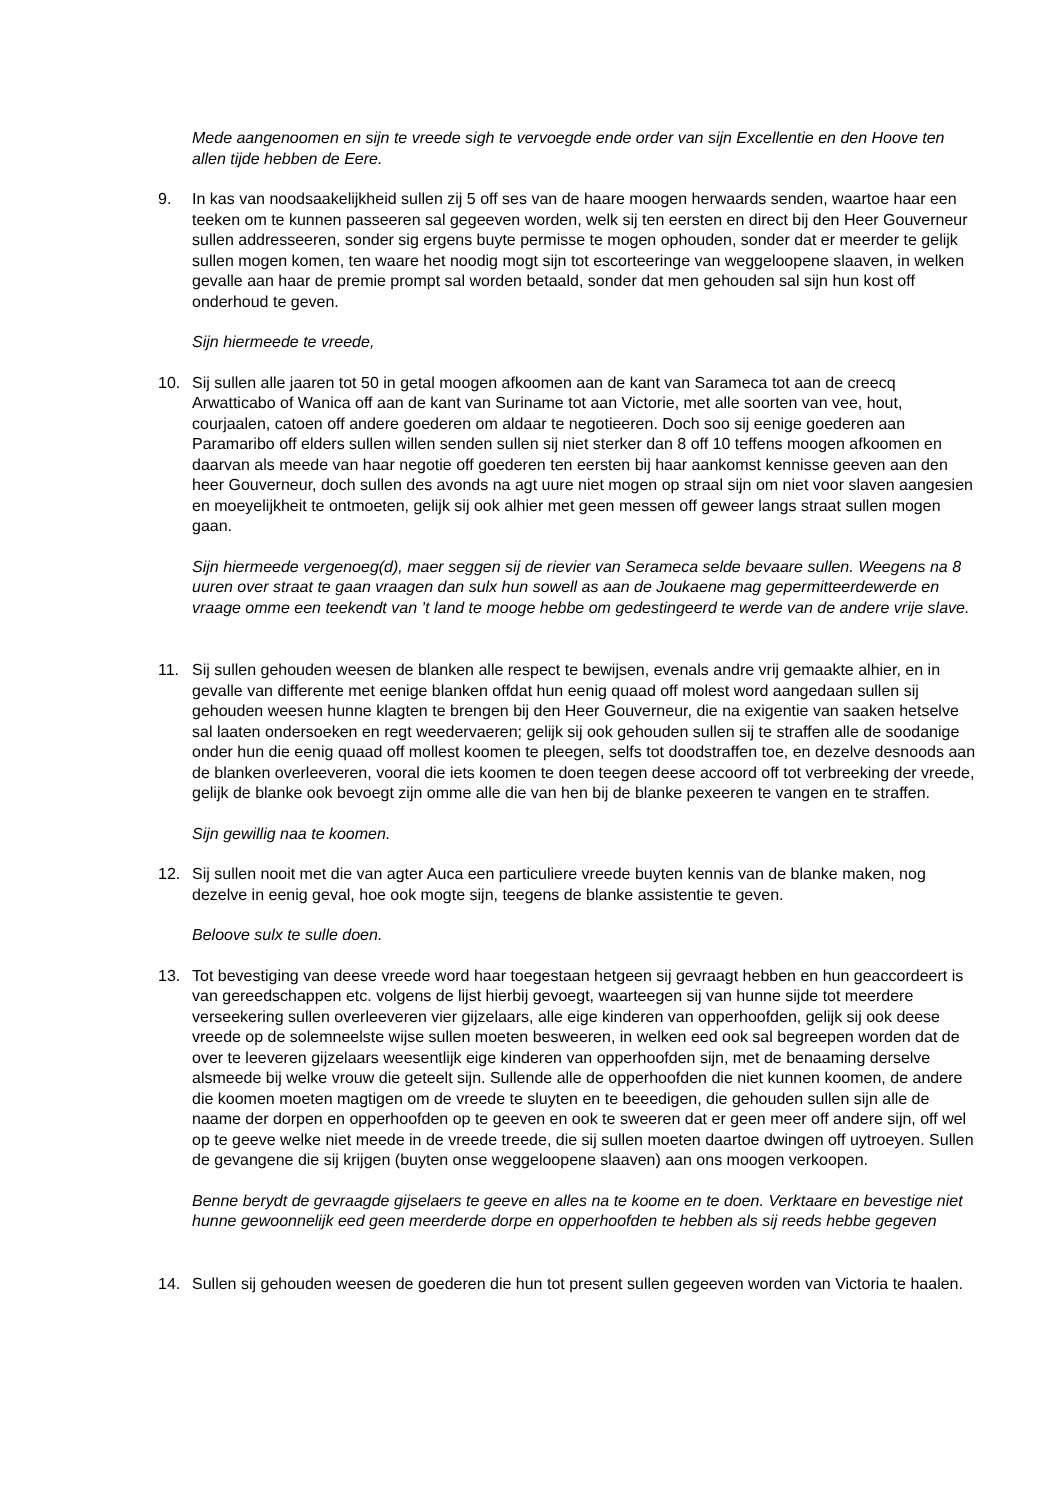Mede aangenoomen en sijn te vreede sigh te vervoegde ende order van sijn Excellentie en den Hoove ten allen tijde hebben de Eere.
9. In kas van noodsaakelijkheid sullen zij 5 off ses van de haare moogen herwaards senden, waartoe haar een teeken om te kunnen passeeren sal gegeeven worden, welk sij ten eersten en direct bij den Heer Gouverneur sullen addresseeren, sonder sig ergens buyte permisse te mogen ophouden, sonder dat er meerder te gelijk sullen mogen komen, ten waare het noodig mogt sijn tot escorteeringe van weggeloopene slaaven, in welken gevalle aan haar de premie prompt sal worden betaald, sonder dat men gehouden sal sijn hun kost off onderhoud te geven.
Sijn hiermeede te vreede,
10. Sij sullen alle jaaren tot 50 in getal moogen afkoomen aan de kant van Sarameca tot aan de creecq Arwatticabo of Wanica off aan de kant van Suriname tot aan Victorie, met alle soorten van vee, hout, courjaalen, catoen off andere goederen om aldaar te negotieeren. Doch soo sij eenige goederen aan Paramaribo off elders sullen willen senden sullen sij niet sterker dan 8 off 10 teffens moogen afkoomen en daarvan als meede van haar negotie off goederen ten eersten bij haar aankomst kennisse geeven aan den heer Gouverneur, doch sullen des avonds na agt uure niet mogen op straal sijn om niet voor slaven aangesien en moeyelijkheit te ontmoeten, gelijk sij ook alhier met geen messen off geweer langs straat sullen mogen gaan.
Sijn hiermeede vergenoeg(d), maer seggen sij de rievier van Serameca selde bevaare sullen. Weegens na 8 uuren over straat te gaan vraagen dan sulx hun sowell as aan de Joukaene mag gepermitteerdewerde en vraage omme een teekendt van ’t land te mooge hebbe om gedestingeerd te werde van de andere vrije slave.
11. Sij sullen gehouden weesen de blanken alle respect te bewijsen, evenals andre vrij gemaakte alhier, en in gevalle van differente met eenige blanken offdat hun eenig quaad off molest word aangedaan sullen sij gehouden weesen hunne klagten te brengen bij den Heer Gouverneur, die na exigentie van saaken hetselve sal laaten ondersoeken en regt weedervaeren; gelijk sij ook gehouden sullen sij te straffen alle de soodanige onder hun die eenig quaad off mollest koomen te pleegen, selfs tot doodstraffen toe, en dezelve desnoods aan de blanken overleeveren, vooral die iets koomen te doen teegen deese accoord off tot verbreeking der vreede, gelijk de blanke ook bevoegt zijn omme alle die van hen bij de blanke pexeeren te vangen en te straffen.
Sijn gewillig naa te koomen.
12. Sij sullen nooit met die van agter Auca een particuliere vreede buyten kennis van de blanke maken, nog dezelve in eenig geval, hoe ook mogte sijn, teegens de blanke assistentie te geven.
Beloove sulx te sulle doen.
13. Tot bevestiging van deese vreede word haar toegestaan hetgeen sij gevraagt hebben en hun geaccordeert is van gereedschappen etc. volgens de lijst hierbij gevoegt, waarteegen sij van hunne sijde tot meerdere verseekering sullen overleeveren vier gijzelaars, alle eige kinderen van opperhoofden, gelijk sij ook deese vreede op de solemneelste wijse sullen moeten besweeren, in welken eed ook sal begreepen worden dat de over te leeveren gijzelaars weesentlijk eige kinderen van opperhoofden sijn, met de benaaming derselve alsmeede bij welke vrouw die geteelt sijn. Sullende alle de opperhoofden die niet kunnen koomen, de andere die koomen moeten magtigen om de vreede te sluyten en te beeedigen, die gehouden sullen sijn alle de naame der dorpen en opperhoofden op te geeven en ook te sweeren dat er geen meer off andere sijn, off wel op te geeve welke niet meede in de vreede treede, die sij sullen moeten daartoe dwingen off uytroeyen. Sullen de gevangene die sij krijgen (buyten onse weggeloopene slaaven) aan ons moogen verkoopen.
Benne berydt de gevraagde gijselaers te geeve en alles na te koome en te doen. Verktaare en bevestige niet hunne gewoonnelijk eed geen meerderde dorpe en opperhoofden te hebben als sij reeds hebbe gegeven
14. Sullen sij gehouden weesen de goederen die hun tot present sullen gegeeven worden van Victoria te haalen.